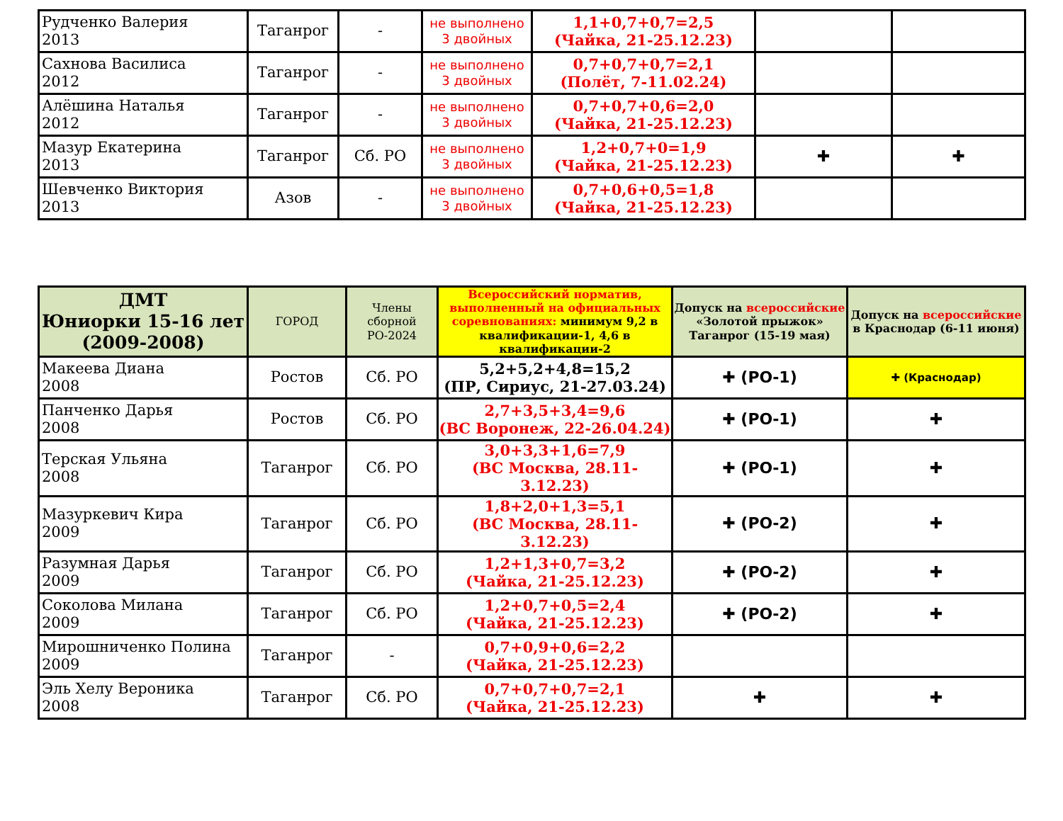| Рудченко Валерия 2013 | Таганрог | - | не выполнено 3 двойных | 1,1+0,7+0,7=2,5 (Чайка, 21-25.12.23) | | |
| Сахнова Василиса 2012 | Таганрог | - | не выполнено 3 двойных | 0,7+0,7+0,7=2,1 (Полёт, 7-11.02.24) | | |
| Алёшина Наталья 2012 | Таганрог | - | не выполнено 3 двойных | 0,7+0,7+0,6=2,0 (Чайка, 21-25.12.23) | | |
| Мазур Екатерина 2013 | Таганрог | Сб. РО | не выполнено 3 двойных | 1,2+0,7+0=1,9 (Чайка, 21-25.12.23) | ✚ | ✚ |
| Шевченко Виктория 2013 | Азов | - | не выполнено 3 двойных | 0,7+0,6+0,5=1,8 (Чайка, 21-25.12.23) | | |
| ДМТ Юниорки 15-16 лет (2009-2008) | ГОРОД | Члены сборной РО-2024 | Всероссийский норматив, выполненный на официальных соревнованиях: минимум 9,2 в квалификации-1, 4,6 в квалификации-2 | Допуск на всероссийские «Золотой прыжок» Таганрог (15-19 мая) | Допуск на всероссийские в Краснодар (6-11 июня) |
| --- | --- | --- | --- | --- | --- |
| Макеева Диана 2008 | Ростов | Сб. РО | 5,2+5,2+4,8=15,2 (ПР, Сириус, 21-27.03.24) | ✚ (РО-1) | ✚ (Краснодар) |
| Панченко Дарья 2008 | Ростов | Сб. РО | 2,7+3,5+3,4=9,6 (ВС Воронеж, 22-26.04.24) | ✚ (РО-1) | ✚ |
| Терская Ульяна 2008 | Таганрог | Сб. РО | 3,0+3,3+1,6=7,9 (ВС Москва, 28.11-3.12.23) | ✚ (РО-1) | ✚ |
| Мазуркевич Кира 2009 | Таганрог | Сб. РО | 1,8+2,0+1,3=5,1 (ВС Москва, 28.11-3.12.23) | ✚ (РО-2) | ✚ |
| Разумная Дарья 2009 | Таганрог | Сб. РО | 1,2+1,3+0,7=3,2 (Чайка, 21-25.12.23) | ✚ (РО-2) | ✚ |
| Соколова Милана 2009 | Таганрог | Сб. РО | 1,2+0,7+0,5=2,4 (Чайка, 21-25.12.23) | ✚ (РО-2) | ✚ |
| Мирошниченко Полина 2009 | Таганрог | - | 0,7+0,9+0,6=2,2 (Чайка, 21-25.12.23) | | |
| Эль Хелу Вероника 2008 | Таганрог | Сб. РО | 0,7+0,7+0,7=2,1 (Чайка, 21-25.12.23) | ✚ | ✚ |